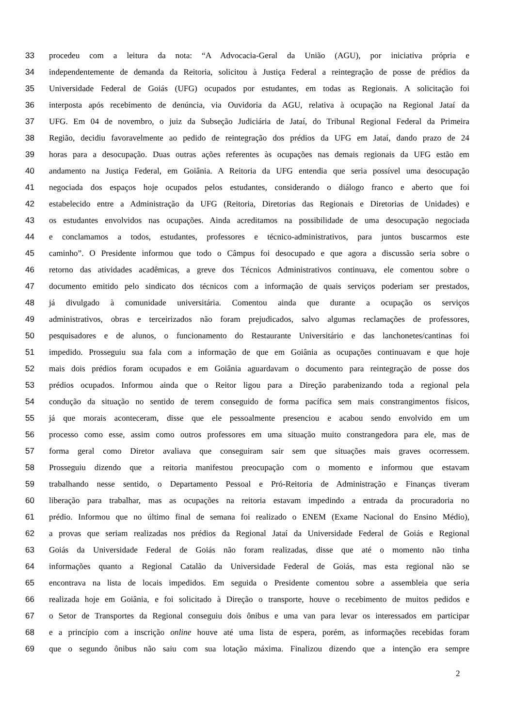33 procedeu com a leitura da nota: “A Advocacia-Geral da União (AGU), por iniciativa própria e
34 independentemente de demanda da Reitoria, solicitou à Justiça Federal a reintegração de posse de prédios da
35 Universidade Federal de Goiás (UFG) ocupados por estudantes, em todas as Regionais. A solicitação foi
36 interposta após recebimento de denúncia, via Ouvidoria da AGU, relativa à ocupação na Regional Jataí da
37 UFG. Em 04 de novembro, o juiz da Subseção Judiciária de Jataí, do Tribunal Regional Federal da Primeira
38 Região, decidiu favoravelmente ao pedido de reintegração dos prédios da UFG em Jataí, dando prazo de 24
39 horas para a desocupação. Duas outras ações referentes às ocupações nas demais regionais da UFG estão em
40 andamento na Justiça Federal, em Goiânia. A Reitoria da UFG entendia que seria possível uma desocupação
41 negociada dos espaços hoje ocupados pelos estudantes, considerando o diálogo franco e aberto que foi
42 estabelecido entre a Administração da UFG (Reitoria, Diretorias das Regionais e Diretorias de Unidades) e
43 os estudantes envolvidos nas ocupações. Ainda acreditamos na possibilidade de uma desocupação negociada
44 e conclamamos a todos, estudantes, professores e técnico-administrativos, para juntos buscarmos este
45 caminho”. O Presidente informou que todo o Câmpus foi desocupado e que agora a discussão seria sobre o
46 retorno das atividades acadêmicas, a greve dos Técnicos Administrativos continuava, ele comentou sobre o
47 documento emitido pelo sindicato dos técnicos com a informação de quais serviços poderiam ser prestados,
48 já divulgado à comunidade universitária. Comentou ainda que durante a ocupação os serviços
49 administrativos, obras e terceirizados não foram prejudicados, salvo algumas reclamações de professores,
50 pesquisadores e de alunos, o funcionamento do Restaurante Universitário e das lanchonetes/cantinas foi
51 impedido. Prosseguiu sua fala com a informação de que em Goiânia as ocupações continuavam e que hoje
52 mais dois prédios foram ocupados e em Goiânia aguardavam o documento para reintegração de posse dos
53 prédios ocupados. Informou ainda que o Reitor ligou para a Direção parabenizando toda a regional pela
54 condução da situação no sentido de terem conseguido de forma pacífica sem mais constrangimentos físicos,
55 já que morais aconteceram, disse que ele pessoalmente presenciou e acabou sendo envolvido em um
56 processo como esse, assim como outros professores em uma situação muito constrangedora para ele, mas de
57 forma geral como Diretor avaliava que conseguiram sair sem que situações mais graves ocorressem.
58 Prosseguiu dizendo que a reitoria manifestou preocupação com o momento e informou que estavam
59 trabalhando nesse sentido, o Departamento Pessoal e Pró-Reitoria de Administração e Finanças tiveram
60 liberação para trabalhar, mas as ocupações na reitoria estavam impedindo a entrada da procuradoria no
61 prédio. Informou que no último final de semana foi realizado o ENEM (Exame Nacional do Ensino Médio),
62 a provas que seriam realizadas nos prédios da Regional Jataí da Universidade Federal de Goiás e Regional
63 Goiás da Universidade Federal de Goiás não foram realizadas, disse que até o momento não tinha
64 informações quanto a Regional Catalão da Universidade Federal de Goiás, mas esta regional não se
65 encontrava na lista de locais impedidos. Em seguida o Presidente comentou sobre a assembleia que seria
66 realizada hoje em Goiânia, e foi solicitado à Direção o transporte, houve o recebimento de muitos pedidos e
67 o Setor de Transportes da Regional conseguiu dois ônibus e uma van para levar os interessados em participar
68 e a princípio com a inscrição online houve até uma lista de espera, porém, as informações recebidas foram
69 que o segundo ônibus não saiu com sua lotação máxima. Finalizou dizendo que a intenção era sempre
2